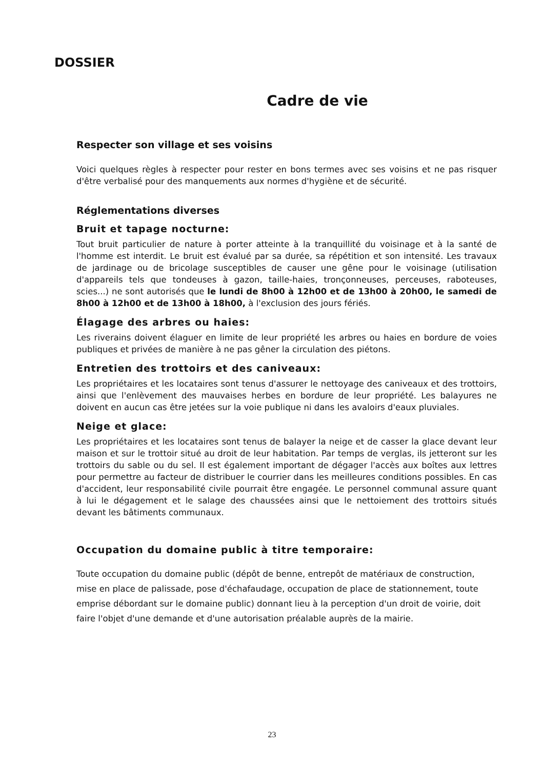DOSSIER
Cadre de vie
Respecter son village et ses voisins
Voici quelques règles à respecter pour rester en bons termes avec ses voisins et ne pas risquer d'être verbalisé pour des manquements aux normes d'hygiène et de sécurité.
Réglementations diverses
Bruit et tapage nocturne:
Tout bruit particulier de nature à porter atteinte à la tranquillité du voisinage et à la santé de l'homme est interdit. Le bruit est évalué par sa durée, sa répétition et son intensité. Les travaux de jardinage ou de bricolage susceptibles de causer une gêne pour le voisinage (utilisation d'appareils tels que tondeuses à gazon, taille-haies, tronçonneuses, perceuses, raboteuses, scies...) ne sont autorisés que le lundi de 8h00 à 12h00 et de 13h00 à 20h00, le samedi de 8h00 à 12h00 et de 13h00 à 18h00, à l'exclusion des jours fériés.
Élagage des arbres ou haies:
Les riverains doivent élaguer en limite de leur propriété les arbres ou haies en bordure de voies publiques et privées de manière à ne pas gêner la circulation des piétons.
Entretien des trottoirs et des caniveaux:
Les propriétaires et les locataires sont tenus d'assurer le nettoyage des caniveaux et des trottoirs, ainsi que l'enlèvement des mauvaises herbes en bordure de leur propriété. Les balayures ne doivent en aucun cas être jetées sur la voie publique ni dans les avaloirs d'eaux pluviales.
Neige et glace:
Les propriétaires et les locataires sont tenus de balayer la neige et de casser la glace devant leur maison et sur le trottoir situé au droit de leur habitation. Par temps de verglas, ils jetteront sur les trottoirs du sable ou du sel. Il est également important de dégager l'accès aux boîtes aux lettres pour permettre au facteur de distribuer le courrier dans les meilleures conditions possibles. En cas d'accident, leur responsabilité civile pourrait être engagée. Le personnel communal assure quant à lui le dégagement et le salage des chaussées ainsi que le nettoiement des trottoirs situés devant les bâtiments communaux.
Occupation du domaine public à titre temporaire:
Toute occupation du domaine public (dépôt de benne, entrepôt de matériaux de construction, mise en place de palissade, pose d'échafaudage, occupation de place de stationnement, toute emprise débordant sur le domaine public) donnant lieu à la perception d'un droit de voirie, doit faire l'objet d'une demande et d'une autorisation préalable auprès de la mairie.
23